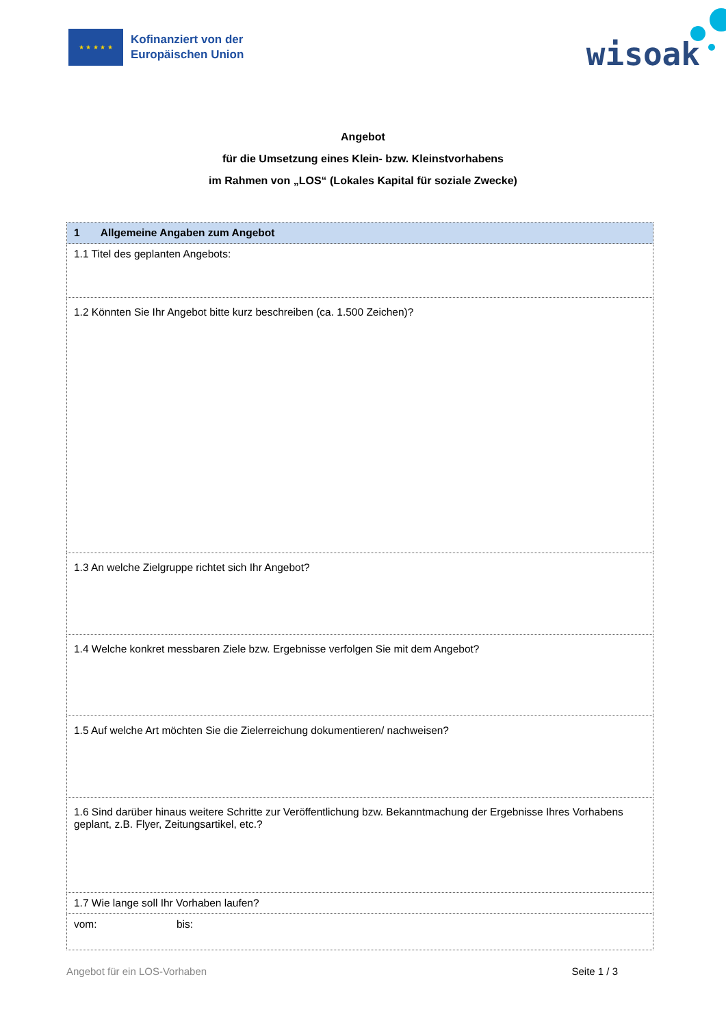★ ★ ★ ★ ★
Kofinanziert von der
Europäischen Union
wisoak
Angebot
für die Umsetzung eines Klein- bzw. Kleinstvorhabens
im Rahmen von „LOS“ (Lokales Kapital für soziale Zwecke)
| 1 Allgemeine Angaben zum Angebot | |
| 1.1 Titel des geplanten Angebots: | |
| 1.2 Könnten Sie Ihr Angebot bitte kurz beschreiben (ca. 1.500 Zeichen)? | |
| 1.3 An welche Zielgruppe richtet sich Ihr Angebot? | |
| 1.4 Welche konkret messbaren Ziele bzw. Ergebnisse verfolgen Sie mit dem Angebot? | |
| 1.5 Auf welche Art möchten Sie die Zielerreichung dokumentieren/ nachweisen? | |
| 1.6 Sind darüber hinaus weitere Schritte zur Veröffentlichung bzw. Bekanntmachung der Ergebnisse Ihres Vorhabens geplant, z.B. Flyer, Zeitungsartikel, etc.? | |
| 1.7 Wie lange soll Ihr Vorhaben laufen? | |
| vom: | bis: |
Angebot für ein LOS-Vorhaben Seite 1 / 3